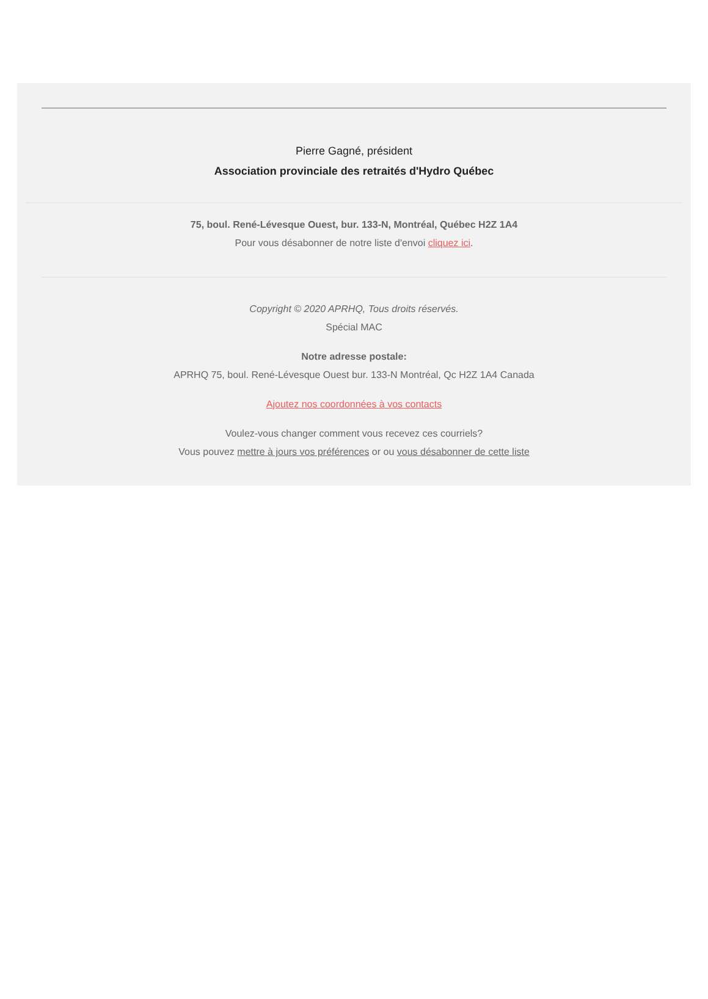Pierre Gagné, président
Association provinciale des retraités d'Hydro Québec
75, boul. René-Lévesque Ouest, bur. 133-N, Montréal, Québec H2Z 1A4
Pour vous désabonner de notre liste d'envoi cliquez ici.
Copyright © 2020 APRHQ, Tous droits réservés.
Spécial MAC
Notre adresse postale:
APRHQ 75, boul. René-Lévesque Ouest bur. 133-N Montréal, Qc H2Z 1A4 Canada
Ajoutez nos coordonnées à vos contacts
Voulez-vous changer comment vous recevez ces courriels?
Vous pouvez mettre à jours vos préférences or ou vous désabonner de cette liste